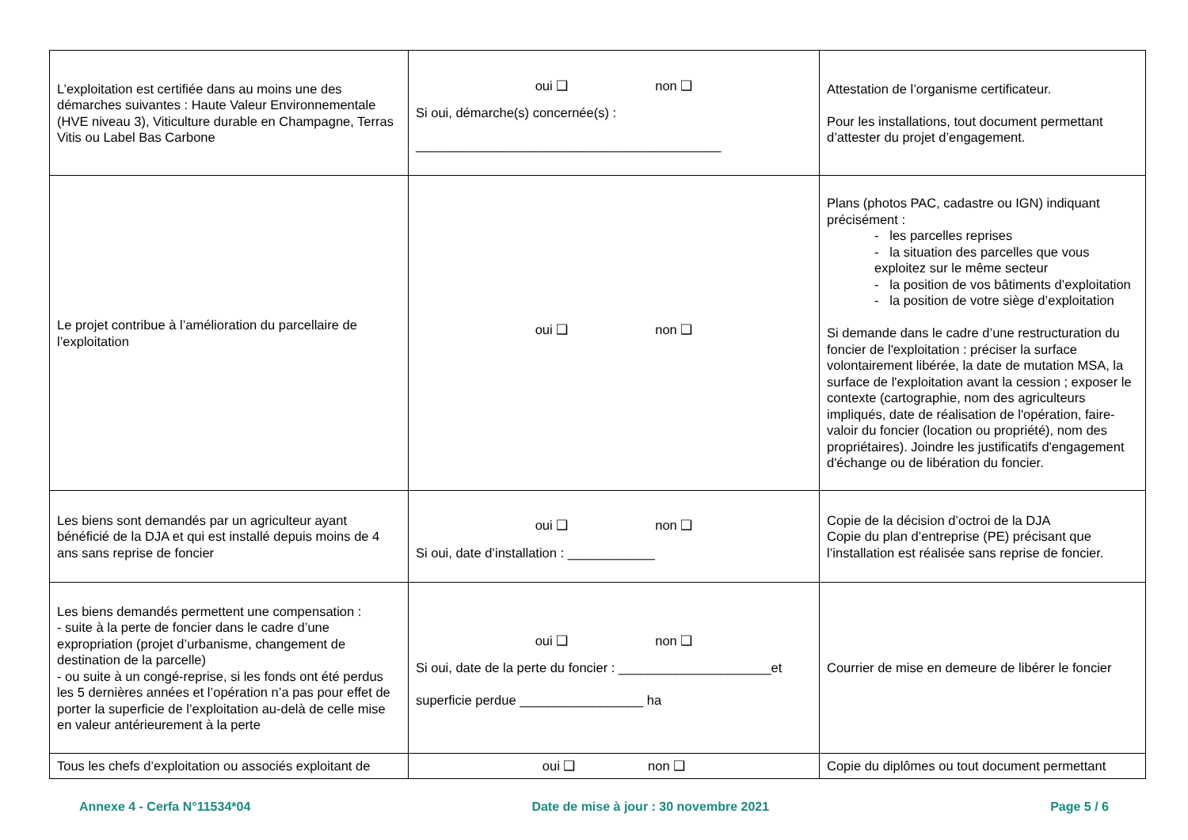| L’exploitation est certifiée dans au moins une des démarches suivantes : Haute Valeur Environnementale (HVE niveau 3), Viticulture durable en Champagne, Terras Vitis ou Label Bas Carbone | oui ❑ non ❑ Si oui, démarche(s) concernée(s) : __________________________________________ | Attestation de l’organisme certificateur. Pour les installations, tout document permettant d’attester du projet d’engagement. |
| Le projet contribue à l’amélioration du parcellaire de l’exploitation | oui ❑ non ❑ | Plans (photos PAC, cadastre ou IGN) indiquant précisément : - les parcelles reprises - la situation des parcelles que vous exploitez sur le même secteur - la position de vos bâtiments d’exploitation - la position de votre siège d’exploitation Si demande dans le cadre d’une restructuration du foncier de l'exploitation : préciser la surface volontairement libérée, la date de mutation MSA, la surface de l'exploitation avant la cession ; exposer le contexte (cartographie, nom des agriculteurs impliqués, date de réalisation de l'opération, faire-valoir du foncier (location ou propriété), nom des propriétaires). Joindre les justificatifs d'engagement d'échange ou de libération du foncier. |
| Les biens sont demandés par un agriculteur ayant bénéficié de la DJA et qui est installé depuis moins de 4 ans sans reprise de foncier | oui ❑ non ❑ Si oui, date d’installation : ____________ | Copie de la décision d’octroi de la DJA Copie du plan d’entreprise (PE) précisant que l’installation est réalisée sans reprise de foncier. |
| Les biens demandés permettent une compensation : - suite à la perte de foncier dans le cadre d’une expropriation (projet d’urbanisme, changement de destination de la parcelle) - ou suite à un congé-reprise, si les fonds ont été perdus les 5 dernières années et l’opération n’a pas pour effet de porter la superficie de l’exploitation au-delà de celle mise en valeur antérieurement à la perte | oui ❑ non ❑ Si oui, date de la perte du foncier : _____________________et superficie perdue _________________ ha | Courrier de mise en demeure de libérer le foncier |
| Tous les chefs d’exploitation ou associés exploitant de | oui ❑ non ❑ | Copie du diplômes ou tout document permettant |
Annexe 4 - Cerfa N°11534*04 Date de mise à jour : 30 novembre 2021 Page 5 / 6